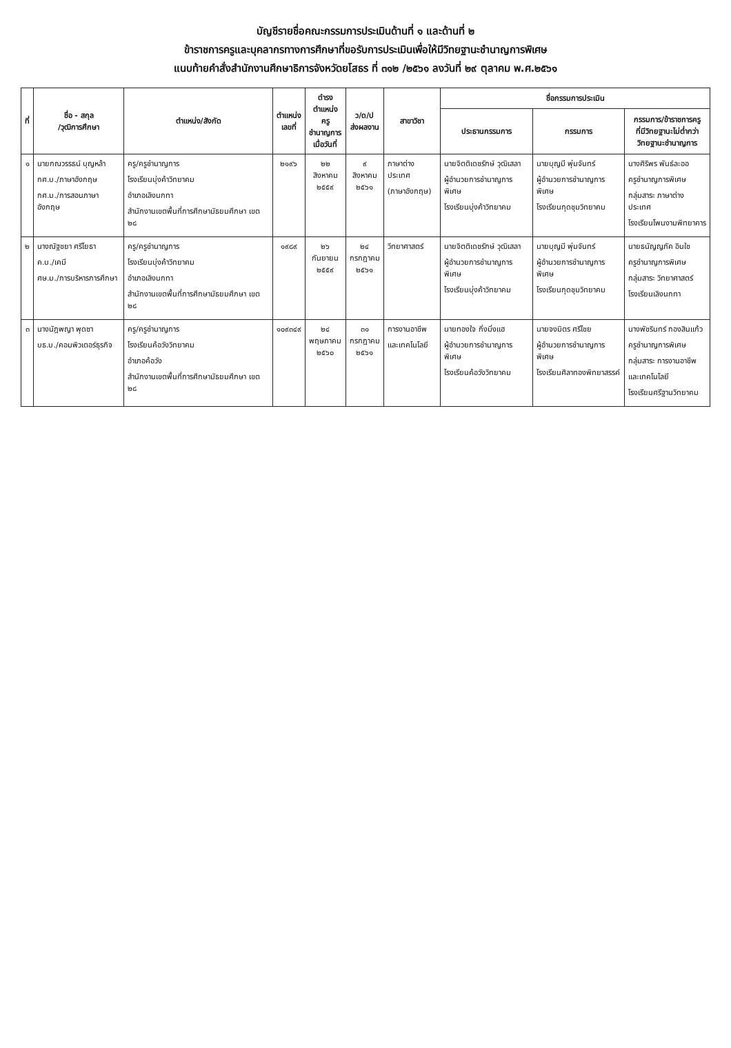บัญชีรายชื่อคณะกรรมการประเมินด้านที่ ๑ และด้านที่ ๒
ข้าราชการครูและบุคลากรทางการศึกษาที่ขอรับการประเมินเพื่อให้มีวิทยฐานะชำนาญการพิเศษ
แนบท้ายคำสั่งสำนักงานศึกษาธิการจังหวัดยโสธร ที่ ๓๑๒ /๒๕๖๑ ลงวันที่ ๒๙ ตุลาคม พ.ศ.๒๕๖๑
| ที่ | ชื่อ - สกุล /วุฒิการศึกษา | ตำแหน่ง/สังกัด | ตำแหน่ง เลขที่ | ดำรง ตำแหน่งครู ชำนาญการ เมื่อวันที่ | ว/ด/ป ส่งผลงาน | สาขาวิชา | ชื่อกรรมการประเมิน | | |
| --- | --- | --- | --- | --- | --- | --- | --- | --- | --- |
| | | | | | | | ประธานกรรมการ | กรรมการ | กรรมการ/ข้าราชการครู ที่มีวิทยฐานะไม่ต่ำกว่า วิทยฐานะชำนาญการ |
| ๑ | นายกณวรรธน์ บุญหล้า กศ.บ./ภาษาอังกฤษ กศ.ม./การสอนภาษาอังกฤษ | ครู/ครูชำนาญการ โรงเรียนบุ่งค้าวิทยาคม อำเภอเลิงนกทา สำนักงานเขตพื้นที่การศึกษามัธยมศึกษา เขต ๒๘ | ๒๑๙๖ | ๒๒ สิงหาคม ๒๕๕๙ | ๙ สิงหาคม ๒๕๖๑ | ภาษาต่างประเทศ (ภาษาอังกฤษ) | นายจิตติเดชรักษ์ วุฒิเสลา ผู้อำนวยการชำนาญการพิเศษ โรงเรียนบุ่งค้าวิทยาคม | นายบุญมี พุ่มจันทร์ ผู้อำนวยการชำนาญการพิเศษ โรงเรียนกุดชุมวิทยาคม | นางศิริพร พันธ์ละออ ครูชำนาญการพิเศษ กลุ่มสาระ ภาษาต่างประเทศ โรงเรียนโพนงามพิทยาคาร |
| ๒ | นางณัฐชยา ศรีโยธา ค.บ./เคมี ศษ.ม./การบริหารการศึกษา | ครู/ครูชำนาญการ โรงเรียนบุ่งค้าวิทยาคม อำเภอเลิงนกทา สำนักงานเขตพื้นที่การศึกษามัธยมศึกษา เขต ๒๘ | ๑๙๘๙ | ๒๖ กันยายน ๒๕๕๙ | ๒๔ กรกฎาคม ๒๕๖๑ | วิทยาศาสตร์ | นายจิตติเดชรักษ์ วุฒิเสลา ผู้อำนวยการชำนาญการพิเศษ โรงเรียนบุ่งค้าวิทยาคม | นายบุญมี พุ่มจันทร์ ผู้อำนวยการชำนาญการพิเศษ โรงเรียนกุดชุมวิทยาคม | นายธนัญญภัค อินใช ครูชำนาญการพิเศษ กลุ่มสาระ วิทยาศาสตร์ โรงเรียนเลิงนกทา |
| ๓ | นางนัฎพญา พุดซา บธ.บ./คอมพิวเตอร์ธุรกิจ | ครู/ครูชำนาญการ โรงเรียนค้อวังวิทยาคม อำเภอค้อวัง สำนักงานเขตพื้นที่การศึกษามัธยมศึกษา เขต ๒๘ | ๑๐๙๓๔๙ | ๒๔ พฤษภาคม ๒๕๖๐ | ๓๑ กรกฎาคม ๒๕๖๑ | การงานอาชีพ และเทคโนโลยี | นายทองใจ กิ่งมิ่งแฮ ผู้อำนวยการชำนาญการพิเศษ โรงเรียนค้อวังวิทยาคม | นายจงมิตร ศรีไชย ผู้อำนวยการชำนาญการพิเศษ โรงเรียนศิลาทองพิทยาสรรค์ | นางพัชรินทร์ กองสินแก้ว ครูชำนาญการพิเศษ กลุ่มสาระ การงานอาชีพ และเทคโนโลยี โรงเรียนศรีฐานวิทยาคม |